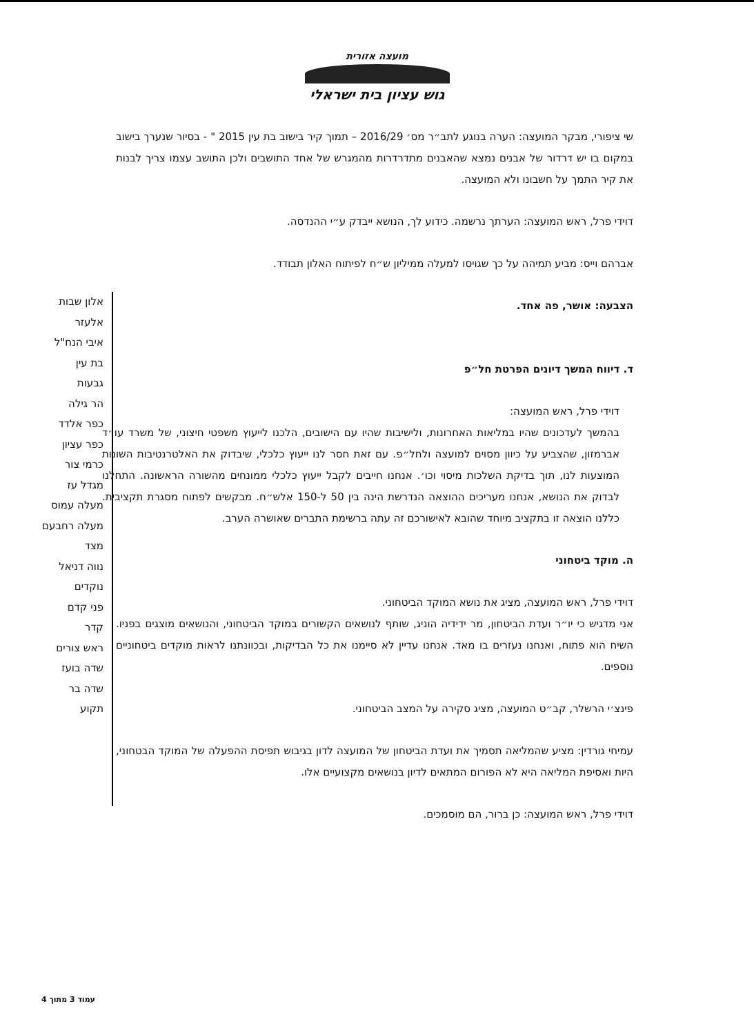מועצה אזורית
גוש עציון בית ישראלי
אלון שבות
אלעזר
איבי הנח"ל
בת עין
גבעות
הר גילה
כפר אלדד
כפר עציון
כרמי צור
מגדל עז
מעלה עמוס
מעלה רחבעם
מצד
נווה דניאל
נוקדים
פני קדם
קדר
ראש צורים
שדה בועז
שדה בר
תקוע
שי ציפורי, מבקר המועצה: הערה בנוגע לתב״ר מס׳ 2016/29 – תמוך קיר בישוב בת עין 2015 " - בסיור שנערך בישוב במקום בו יש דרדור של אבנים נמצא שהאבנים מתדרדרות מהמגרש של אחד התושבים ולכן התושב עצמו צריך לבנות את קיר התמך על חשבונו ולא המועצה.
דוידי פרל, ראש המועצה: הערתך נרשמה. כידוע לך, הנושא ייבדק ע״י ההנדסה.
אברהם וייס: מביע תמיהה על כך שגויסו למעלה ממיליון ש״ח לפיתוח האלון תבודד.
הצבעה: אושר, פה אחד.
ד. דיווח המשך דיונים הפרטת חל״פ
דוידי פרל, ראש המועצה:
בהמשך לעדכונים שהיו במליאות האחרונות, ולישיבות שהיו עם הישובים, הלכנו לייעוץ משפטי חיצוני, של משרד עו״ד אברמזון, שהצביע על כיוון מסוים למועצה ולחל״פ. עם זאת חסר לנו ייעוץ כלכלי, שיבדוק את האלטרנטיבות השונות המוצעות לנו, תוך בדיקת השלכות מיסוי וכו׳. אנחנו חייבים לקבל ייעוץ כלכלי ממונחים מהשורה הראשונה. התחלנו לבדוק את הנושא, אנחנו מעריכים ההוצאה הנדרשת הינה בין 50 ל-150 אלש״ח. מבקשים לפתוח מסגרת תקציבית. כללנו הוצאה זו בתקציב מיוחד שהובא לאישורכם זה עתה ברשימת התברים שאושרה הערב.
ה. מוקד ביטחוני
דוידי פרל, ראש המועצה, מציג את נושא המוקד הביטחוני.
אני מדגיש כי יו״ר ועדת הביטחון, מר ידידיה הוניג, שותף לנושאים הקשורים במוקד הביטחוני, והנושאים מוצגים בפניו. השיח הוא פתוח, ואנחנו נעזרים בו מאד. אנחנו עדיין לא סיימנו את כל הבדיקות, ובכוונתנו לראות מוקדים ביטחוניים נוספים.
פינצ׳י הרשלר, קב״ט המועצה, מציג סקירה על המצב הביטחוני.
עמיחי גורדין: מציע שהמליאה תסמיך את ועדת הביטחון של המועצה לדון בגיבוש תפיסת ההפעלה של המוקד הבטחוני, היות ואסיפת המליאה היא לא הפורום המתאים לדיון בנושאים מקצועיים אלו.
דוידי פרל, ראש המועצה: כן ברור, הם מוסמכים.
עמוד 3 מתוך 4